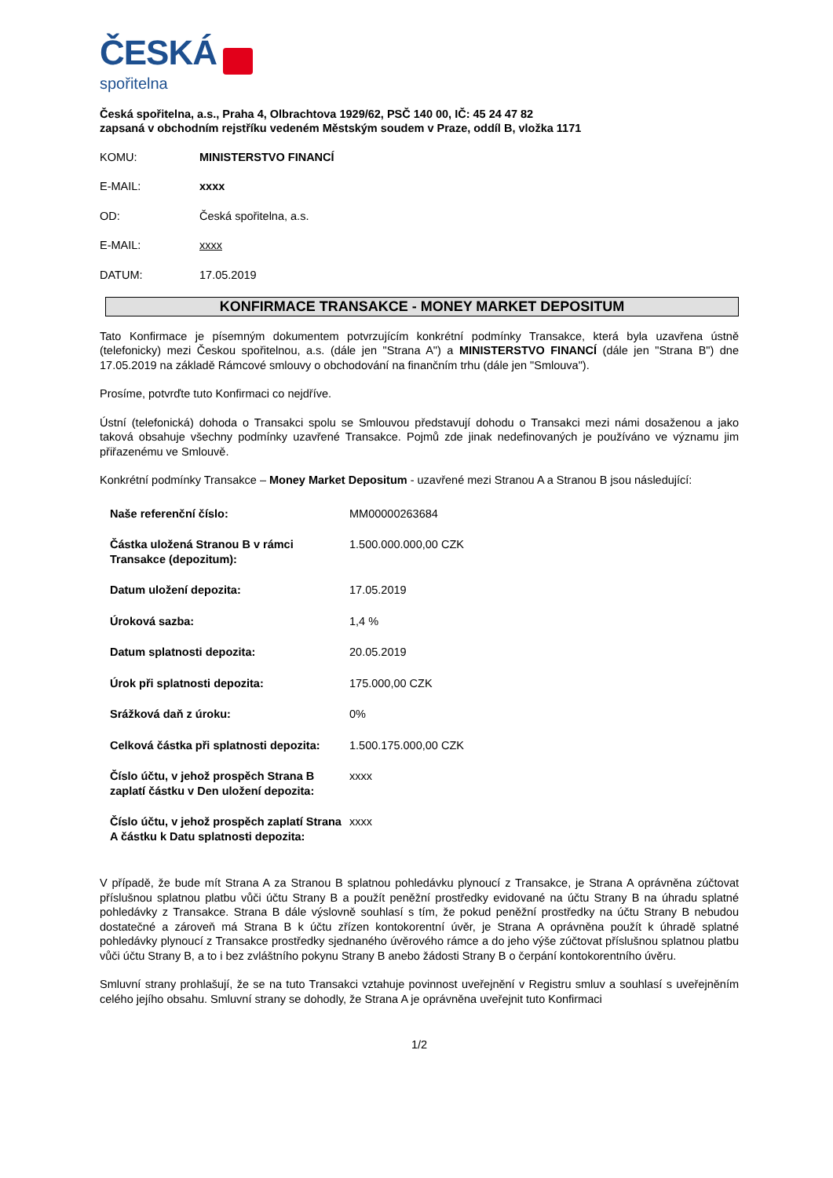ČESKÁ
spořitelna
Česká spořitelna, a.s., Praha 4, Olbrachtova 1929/62, PSČ 140 00, IČ: 45 24 47 82
zapsaná v obchodním rejstříku vedeném Městským soudem v Praze, oddíl B, vložka 1171
| KOMU: | MINISTERSTVO FINANCÍ |
| E-MAIL: | xxxx |
| OD: | Česká spořitelna, a.s. |
| E-MAIL: | xxxx |
| DATUM: | 17.05.2019 |
KONFIRMACE TRANSAKCE - MONEY MARKET DEPOSITUM
Tato Konfirmace je písemným dokumentem potvrzujícím konkrétní podmínky Transakce, která byla uzavřena ústně (telefonicky) mezi Českou spořitelnou, a.s. (dále jen "Strana A") a MINISTERSTVO FINANCÍ (dále jen "Strana B") dne 17.05.2019 na základě Rámcové smlouvy o obchodování na finančním trhu (dále jen "Smlouva").
Prosíme, potvrďte tuto Konfirmaci co nejdříve.
Ústní (telefonická) dohoda o Transakci spolu se Smlouvou představují dohodu o Transakci mezi námi dosaženou a jako taková obsahuje všechny podmínky uzavřené Transakce. Pojmů zde jinak nedefinovaných je používáno ve významu jim přiřazenému ve Smlouvě.
Konkrétní podmínky Transakce – Money Market Depositum - uzavřené mezi Stranou A a Stranou B jsou následující:
| Naše referenční číslo: | MM00000263684 |
| Částka uložená Stranou B v rámci Transakce (depozitum): | 1.500.000.000,00 CZK |
| Datum uložení depozita: | 17.05.2019 |
| Úroková sazba: | 1,4 % |
| Datum splatnosti depozita: | 20.05.2019 |
| Úrok při splatnosti depozita: | 175.000,00 CZK |
| Srážková daň z úroku: | 0% |
| Celková částka při splatnosti depozita: | 1.500.175.000,00 CZK |
| Číslo účtu, v jehož prospěch Strana B zaplatí částku v Den uložení depozita: | xxxx |
| Číslo účtu, v jehož prospěch zaplatí Strana A částku k Datu splatnosti depozita: | xxxx |
V případě, že bude mít Strana A za Stranou B splatnou pohledávku plynoucí z Transakce, je Strana A oprávněna zúčtovat příslušnou splatnou platbu vůči účtu Strany B a použít peněžní prostředky evidované na účtu Strany B na úhradu splatné pohledávky z Transakce. Strana B dále výslovně souhlasí s tím, že pokud peněžní prostředky na účtu Strany B nebudou dostatečné a zároveň má Strana B k účtu zřízen kontokorentní úvěr, je Strana A oprávněna použít k úhradě splatné pohledávky plynoucí z Transakce prostředky sjednaného úvěrového rámce a do jeho výše zúčtovat příslušnou splatnou platbu vůči účtu Strany B, a to i bez zvláštního pokynu Strany B anebo žádosti Strany B o čerpání kontokorentního úvěru.
Smluvní strany prohlašují, že se na tuto Transakci vztahuje povinnost uveřejnění v Registru smluv a souhlasí s uveřejněním celého jejího obsahu. Smluvní strany se dohodly, že Strana A je oprávněna uveřejnit tuto Konfirmaci
1/2